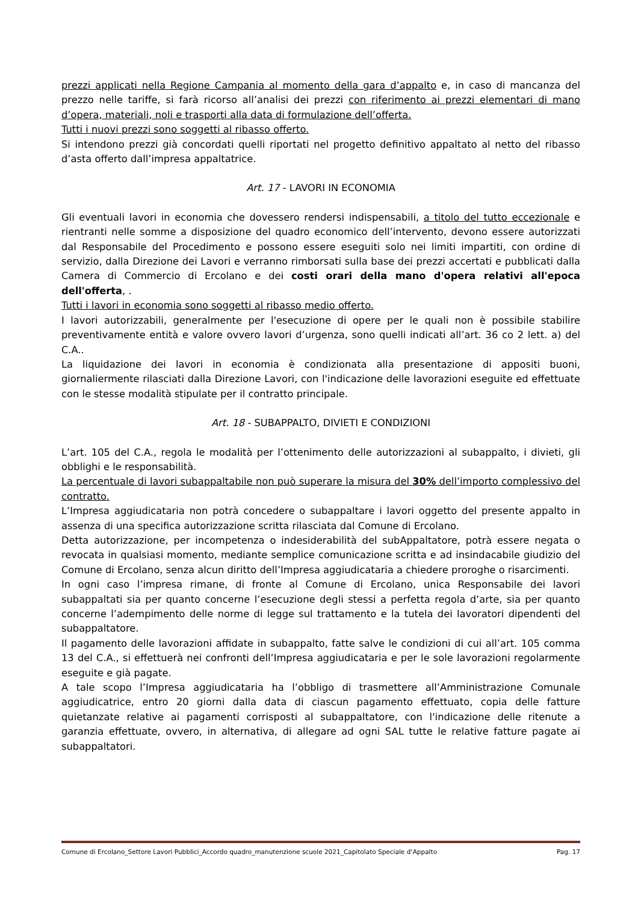prezzi applicati nella Regione Campania al momento della gara d’appalto e, in caso di mancanza del prezzo nelle tariffe, si farà ricorso all’analisi dei prezzi con riferimento ai prezzi elementari di mano d’opera, materiali, noli e trasporti alla data di formulazione dell’offerta.
Tutti i nuovi prezzi sono soggetti al ribasso offerto.
Si intendono prezzi già concordati quelli riportati nel progetto definitivo appaltato al netto del ribasso d’asta offerto dall’impresa appaltatrice.
Art. 17 - LAVORI IN ECONOMIA
Gli eventuali lavori in economia che dovessero rendersi indispensabili, a titolo del tutto eccezionale e rientranti nelle somme a disposizione del quadro economico dell’intervento, devono essere autorizzati dal Responsabile del Procedimento e possono essere eseguiti solo nei limiti impartiti, con ordine di servizio, dalla Direzione dei Lavori e verranno rimborsati sulla base dei prezzi accertati e pubblicati dalla Camera di Commercio di Ercolano e dei costi orari della mano d'opera relativi all'epoca dell'offerta, .
Tutti i lavori in economia sono soggetti al ribasso medio offerto.
I lavori autorizzabili, generalmente per l'esecuzione di opere per le quali non è possibile stabilire preventivamente entità e valore ovvero lavori d’urgenza, sono quelli indicati all’art. 36 co 2 lett. a) del C.A..
La liquidazione dei lavori in economia è condizionata alla presentazione di appositi buoni, giornaliermente rilasciati dalla Direzione Lavori, con l'indicazione delle lavorazioni eseguite ed effettuate con le stesse modalità stipulate per il contratto principale.
Art. 18 - SUBAPPALTO, DIVIETI E CONDIZIONI
L’art. 105 del C.A., regola le modalità per l’ottenimento delle autorizzazioni al subappalto, i divieti, gli obblighi e le responsabilità.
La percentuale di lavori subappaltabile non può superare la misura del 30% dell’importo complessivo del contratto.
L’Impresa aggiudicataria non potrà concedere o subappaltare i lavori oggetto del presente appalto in assenza di una specifica autorizzazione scritta rilasciata dal Comune di Ercolano.
Detta autorizzazione, per incompetenza o indesiderabilità del subAppaltatore, potrà essere negata o revocata in qualsiasi momento, mediante semplice comunicazione scritta e ad insindacabile giudizio del Comune di Ercolano, senza alcun diritto dell’Impresa aggiudicataria a chiedere proroghe o risarcimenti.
In ogni caso l’impresa rimane, di fronte al Comune di Ercolano, unica Responsabile dei lavori subappaltati sia per quanto concerne l’esecuzione degli stessi a perfetta regola d’arte, sia per quanto concerne l’adempimento delle norme di legge sul trattamento e la tutela dei lavoratori dipendenti del subappaltatore.
Il pagamento delle lavorazioni affidate in subappalto, fatte salve le condizioni di cui all’art. 105 comma 13 del C.A., si effettuerà nei confronti dell’Impresa aggiudicataria e per le sole lavorazioni regolarmente eseguite e già pagate.
A tale scopo l’Impresa aggiudicataria ha l’obbligo di trasmettere all’Amministrazione Comunale aggiudicatrice, entro 20 giorni dalla data di ciascun pagamento effettuato, copia delle fatture quietanzate relative ai pagamenti corrisposti al subappaltatore, con l'indicazione delle ritenute a garanzia effettuate, ovvero, in alternativa, di allegare ad ogni SAL tutte le relative fatture pagate ai subappaltatori.
Comune di Ercolano_Settore Lavori Pubblici_Accordo quadro_manutenzione scuole 2021_Capitolato Speciale d’Appalto Pag. 17